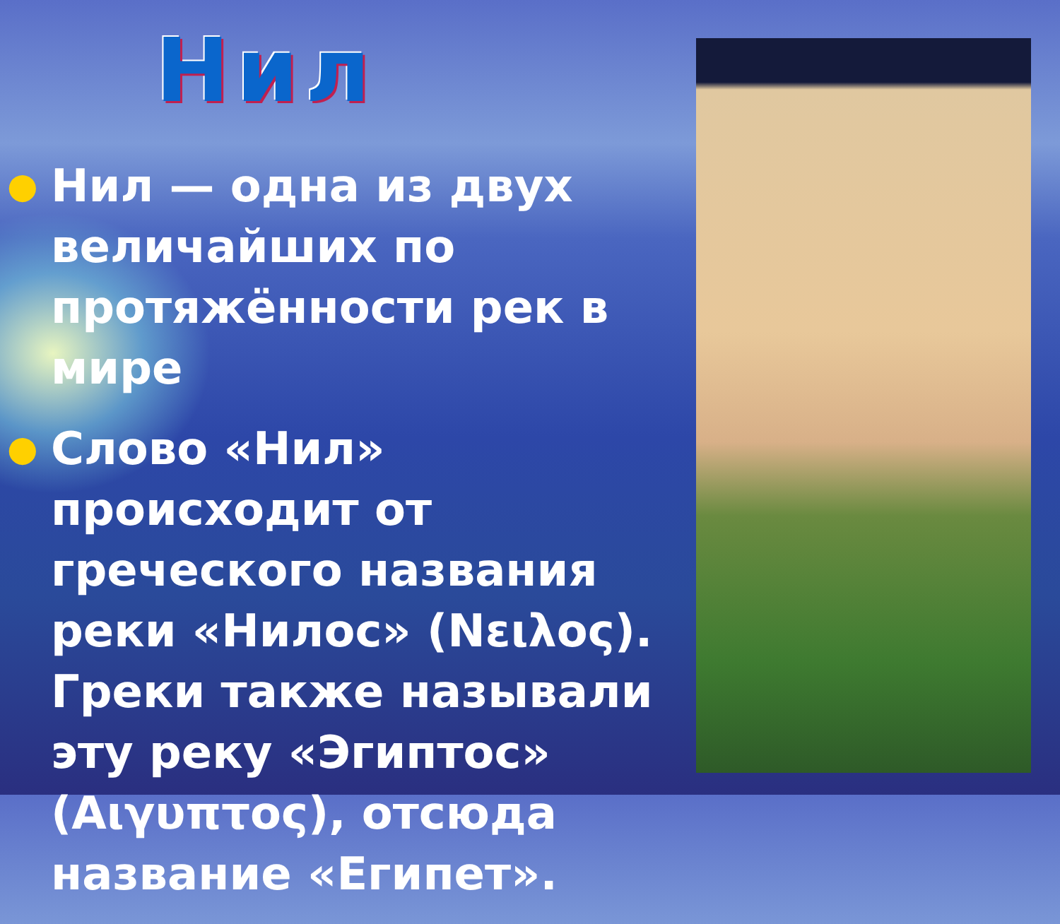Нил
● Нил — одна из двух величайших по протяжённости рек в мире
● Слово «Нил» происходит от греческого названия реки «Нилос» (Νειλος). Греки также называли эту реку «Эгиптос» (Αιγυπτος), отсюда название «Египет».